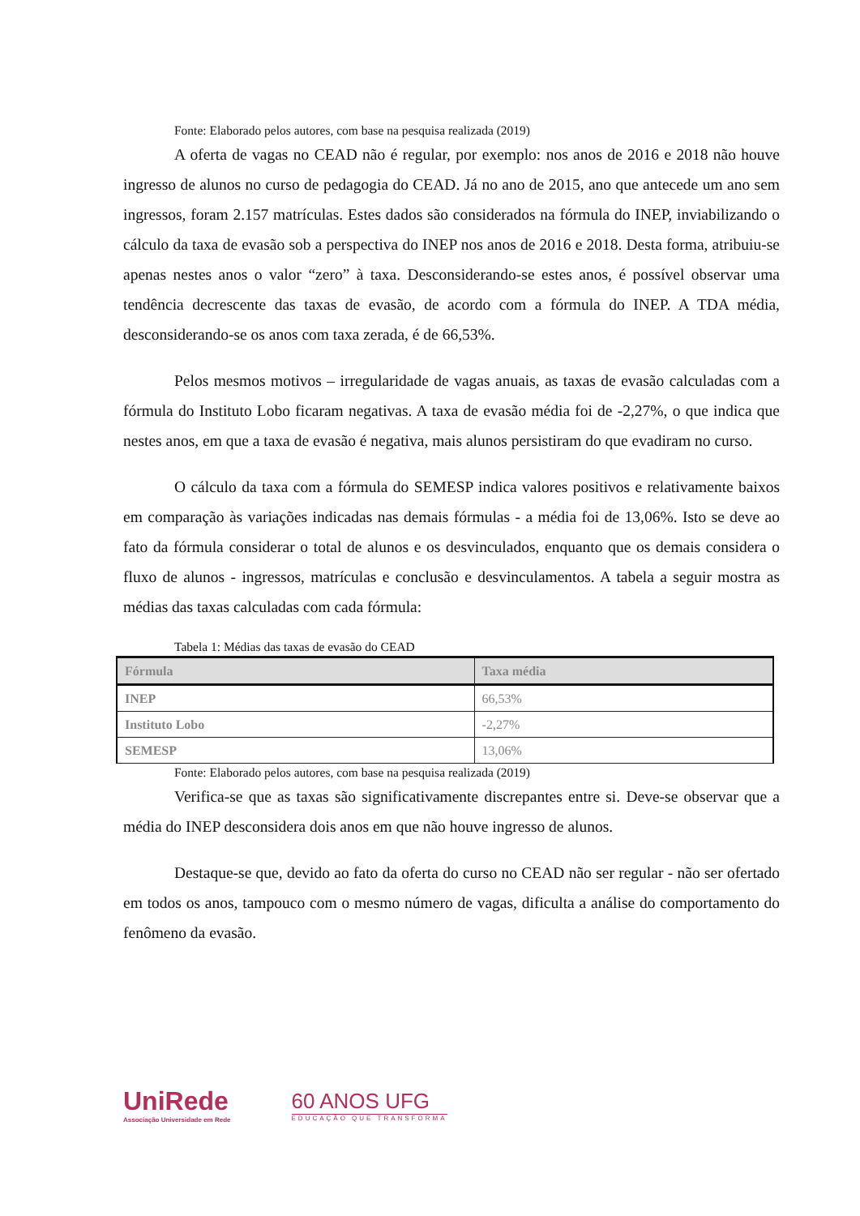Fonte: Elaborado pelos autores, com base na pesquisa realizada (2019)
A oferta de vagas no CEAD não é regular, por exemplo: nos anos de 2016 e 2018 não houve ingresso de alunos no curso de pedagogia do CEAD. Já no ano de 2015, ano que antecede um ano sem ingressos, foram 2.157 matrículas. Estes dados são considerados na fórmula do INEP, inviabilizando o cálculo da taxa de evasão sob a perspectiva do INEP nos anos de 2016 e 2018. Desta forma, atribuiu-se apenas nestes anos o valor “zero” à taxa. Desconsiderando-se estes anos, é possível observar uma tendência decrescente das taxas de evasão, de acordo com a fórmula do INEP. A TDA média, desconsiderando-se os anos com taxa zerada, é de 66,53%.
Pelos mesmos motivos – irregularidade de vagas anuais, as taxas de evasão calculadas com a fórmula do Instituto Lobo ficaram negativas. A taxa de evasão média foi de -2,27%, o que indica que nestes anos, em que a taxa de evasão é negativa, mais alunos persistiram do que evadiram no curso.
O cálculo da taxa com a fórmula do SEMESP indica valores positivos e relativamente baixos em comparação às variações indicadas nas demais fórmulas - a média foi de 13,06%. Isto se deve ao fato da fórmula considerar o total de alunos e os desvinculados, enquanto que os demais considera o fluxo de alunos - ingressos, matrículas e conclusão e desvinculamentos. A tabela a seguir mostra as médias das taxas calculadas com cada fórmula:
Tabela 1: Médias das taxas de evasão do CEAD
| Fórmula | Taxa média |
| --- | --- |
| INEP | 66,53% |
| Instituto Lobo | -2,27% |
| SEMESP | 13,06% |
Fonte: Elaborado pelos autores, com base na pesquisa realizada (2019)
Verifica-se que as taxas são significativamente discrepantes entre si. Deve-se observar que a média do INEP desconsidera dois anos em que não houve ingresso de alunos.
Destaque-se que, devido ao fato da oferta do curso no CEAD não ser regular - não ser ofertado em todos os anos, tampouco com o mesmo número de vagas, dificulta a análise do comportamento do fenômeno da evasão.
UniRede
Associação Universidade em Rede
60 ANOS UFG
EDUCAÇÃO QUE TRANSFORMA